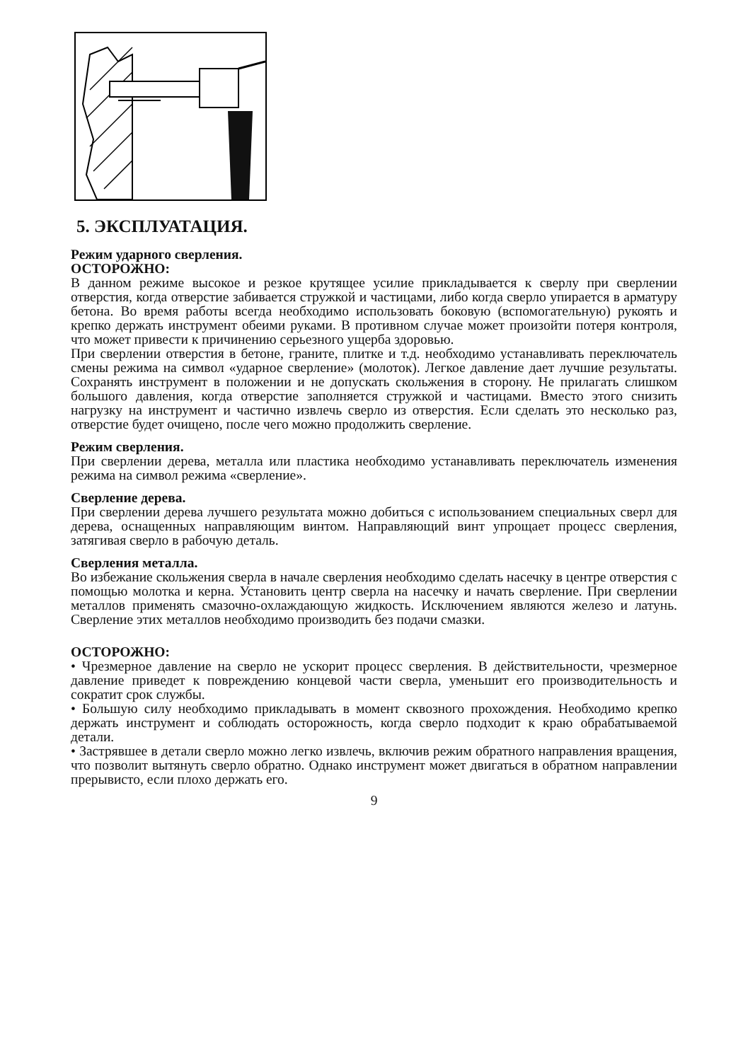5. ЭКСПЛУАТАЦИЯ.
Режим ударного сверления.
ОСТОРОЖНО:
В данном режиме высокое и резкое крутящее усилие прикладывается к сверлу при сверлении отверстия, когда отверстие забивается стружкой и частицами, либо когда сверло упирается в арматуру бетона. Во время работы всегда необходимо использовать боковую (вспомогательную) рукоять и крепко держать инструмент обеими руками. В противном случае может произойти потеря контроля, что может привести к причинению серьезного ущерба здоровью.
При сверлении отверстия в бетоне, граните, плитке и т.д. необходимо устанавливать переключатель смены режима на символ «ударное сверление» (молоток). Легкое давление дает лучшие результаты. Сохранять инструмент в положении и не допускать скольжения в сторону. Не прилагать слишком большого давления, когда отверстие заполняется стружкой и частицами. Вместо этого снизить нагрузку на инструмент и частично извлечь сверло из отверстия. Если сделать это несколько раз, отверстие будет очищено, после чего можно продолжить сверление.
Режим сверления.
При сверлении дерева, металла или пластика необходимо устанавливать переключатель изменения режима на символ режима «сверление».
Сверление дерева.
При сверлении дерева лучшего результата можно добиться с использованием специальных сверл для дерева, оснащенных направляющим винтом. Направляющий винт упрощает процесс сверления, затягивая сверло в рабочую деталь.
Сверления металла.
Во избежание скольжения сверла в начале сверления необходимо сделать насечку в центре отверстия с помощью молотка и керна. Установить центр сверла на насечку и начать сверление. При сверлении металлов применять смазочно-охлаждающую жидкость. Исключением являются железо и латунь. Сверление этих металлов необходимо производить без подачи смазки.
ОСТОРОЖНО:
• Чрезмерное давление на сверло не ускорит процесс сверления. В действительности, чрезмерное давление приведет к повреждению концевой части сверла, уменьшит его производительность и сократит срок службы.
• Большую силу необходимо прикладывать в момент сквозного прохождения. Необходимо крепко держать инструмент и соблюдать осторожность, когда сверло подходит к краю обрабатываемой детали.
• Застрявшее в детали сверло можно легко извлечь, включив режим обратного направления вращения, что позволит вытянуть сверло обратно. Однако инструмент может двигаться в обратном направлении прерывисто, если плохо держать его.
9